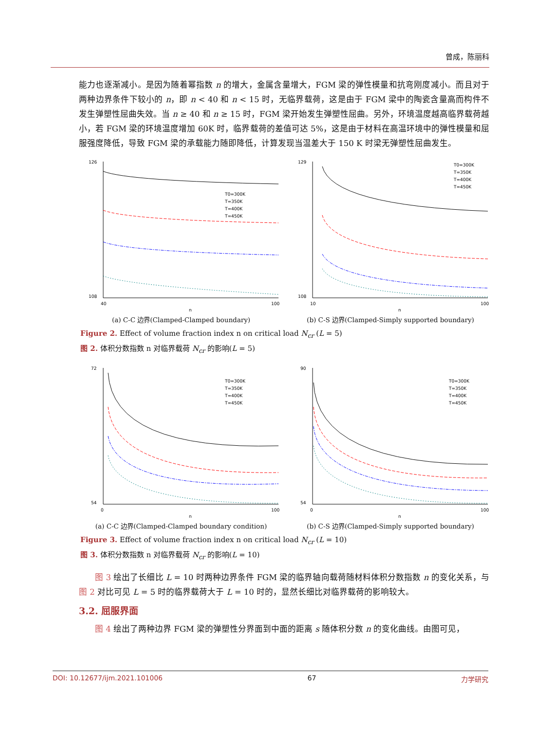曾成，陈丽科
能力也逐渐减小。是因为随着幂指数 n 的增大，金属含量增大，FGM 梁的弹性模量和抗弯刚度减小。而且对于两种边界条件下较小的 n，即 n < 40 和 n < 15 时，无临界载荷，这是由于 FGM 梁中的陶瓷含量高而构件不发生弹塑性屈曲失效。当 n ≥ 40 和 n ≥ 15 时，FGM 梁开始发生弹塑性屈曲。另外，环境温度越高临界载荷越小，若 FGM 梁的环境温度增加 60K 时，临界载荷的差值可达 5%，这是由于材料在高温环境中的弹性模量和屈服强度降低，导致 FGM 梁的承载能力随即降低，计算发现当温差大于 150 K 时梁无弹塑性屈曲发生。
126
108
40
100
n
T0=300K
T=350K
T=400K
T=450K
(a) C-C 边界(Clamped-Clamped boundary)
129
108
10
100
n
T0=300K
T=350K
T=400K
T=450K
(b) C-S 边界(Clamped-Simply supported boundary)
Figure 2. Effect of volume fraction index n on critical load N<sub>cr</sub> (L = 5)
图 2. 体积分数指数 n 对临界载荷 N<sub>cr</sub> 的影响(L = 5)
72
54
0
100
n
T0=300K
T=350K
T=400K
T=450K
(a) C-C 边界(Clamped-Clamped boundary condition)
90
54
0
100
n
T0=300K
T=350K
T=400K
T=450K
(b) C-S 边界(Clamped-Simply supported boundary)
Figure 3. Effect of volume fraction index n on critical load N<sub>cr</sub> (L = 10)
图 3. 体积分数指数 n 对临界载荷 N<sub>cr</sub> 的影响(L = 10)
图 3 绘出了长细比 L = 10 时两种边界条件 FGM 梁的临界轴向载荷随材料体积分数指数 n 的变化关系，与图 2 对比可见 L = 5 时的临界载荷大于 L = 10 时的，显然长细比对临界载荷的影响较大。
3.2. 屈服界面
图 4 绘出了两种边界 FGM 梁的弹塑性分界面到中面的距离 s 随体积分数 n 的变化曲线。由图可见，
DOI: 10.12677/ijm.2021.101006 67 力学研究